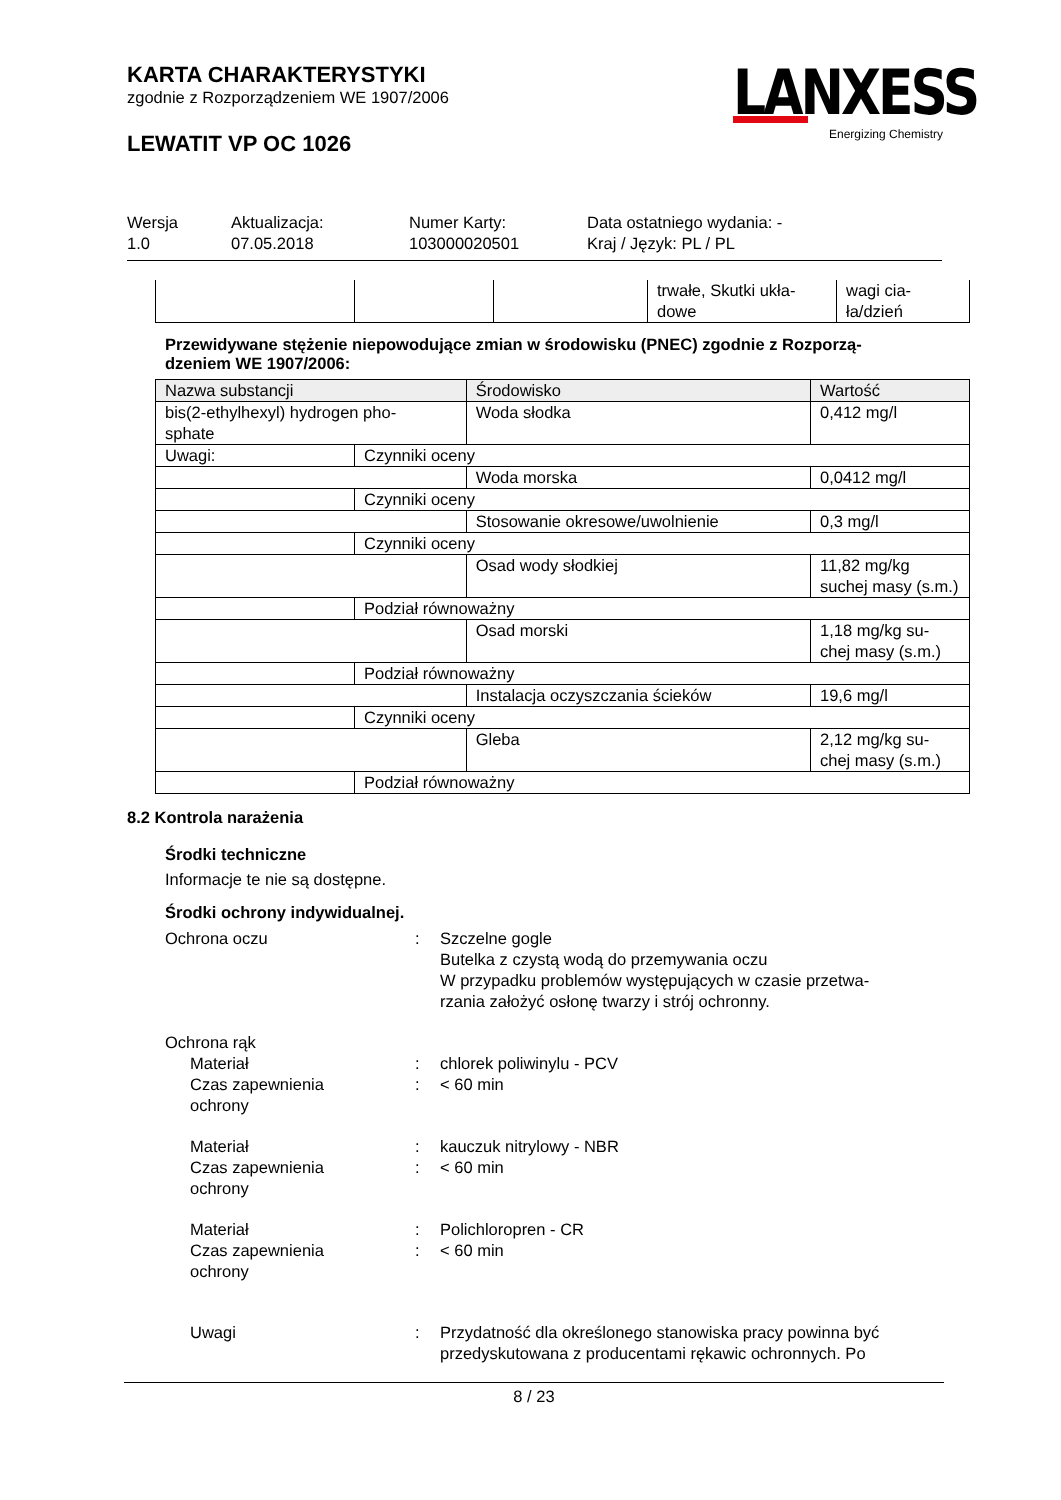KARTA CHARAKTERYSTYKI
zgodnie z Rozporządzeniem WE 1907/2006
LEWATIT VP OC 1026
LANXESS
Energizing Chemistry
Wersja
1.0
Aktualizacja:
07.05.2018
Numer Karty:
103000020501
Data ostatniego wydania: -
Kraj / Język: PL / PL
| | | | trwałe, Skutki ukła- dowe | wagi cia- ła/dzień |
Przewidywane stężenie niepowodujące zmian w środowisku (PNEC) zgodnie z Rozporzą-
dzeniem WE 1907/2006:
| Nazwa substancji | | Środowisko | Wartość |
| --- | --- | --- | --- |
| bis(2-ethylhexyl) hydrogen pho- sphate | | Woda słodka | 0,412 mg/l |
| Uwagi: | Czynniki oceny | | |
| | | Woda morska | 0,0412 mg/l |
| | Czynniki oceny | | |
| | | Stosowanie okresowe/uwolnienie | 0,3 mg/l |
| | Czynniki oceny | | |
| | | Osad wody słodkiej | 11,82 mg/kg suchej masy (s.m.) |
| | Podział równoważny | | |
| | | Osad morski | 1,18 mg/kg su- chej masy (s.m.) |
| | Podział równoważny | | |
| | | Instalacja oczyszczania ścieków | 19,6 mg/l |
| | Czynniki oceny | | |
| | | Gleba | 2,12 mg/kg su- chej masy (s.m.) |
| | Podział równoważny | | |
8.2 Kontrola narażenia
Środki techniczne
Informacje te nie są dostępne.
Środki ochrony indywidualnej.
Ochrona oczu : Szczelne gogle
Butelka z czystą wodą do przemywania oczu
W przypadku problemów występujących w czasie przetwa-
rzania założyć osłonę twarzy i strój ochronny.
Ochrona rąk
Materiał : chlorek poliwinylu - PCV
Czas zapewnienia
ochrony
: < 60 min
Materiał : kauczuk nitrylowy - NBR
Czas zapewnienia
ochrony
: < 60 min
Materiał : Polichloropren - CR
Czas zapewnienia
ochrony
: < 60 min
Uwagi : Przydatność dla określonego stanowiska pracy powinna być
przedyskutowana z producentami rękawic ochronnych. Po
8 / 23